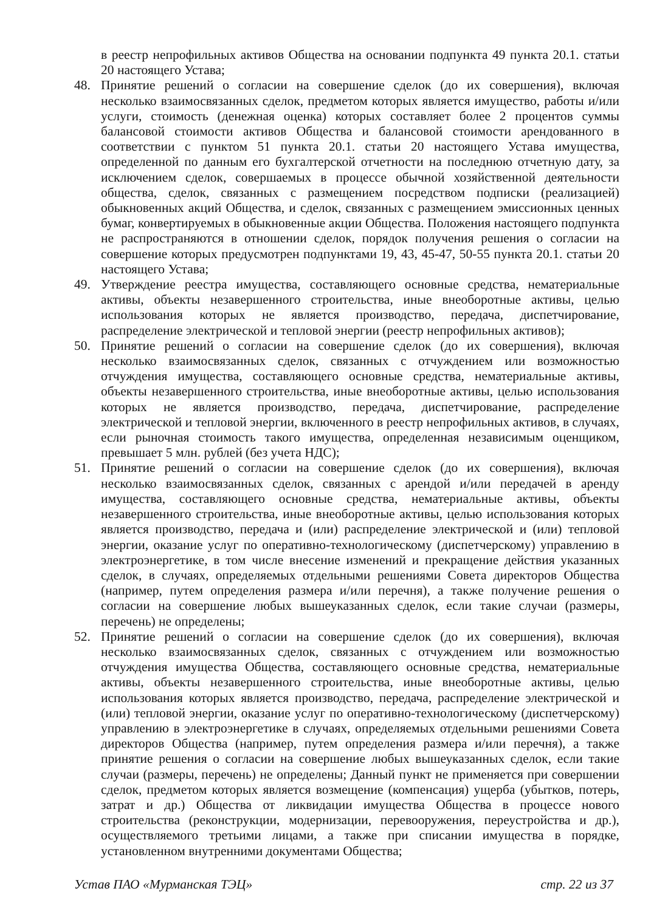в реестр непрофильных активов Общества на основании подпункта 49 пункта 20.1. статьи 20 настоящего Устава;
48. Принятие решений о согласии на совершение сделок (до их совершения), включая несколько взаимосвязанных сделок, предметом которых является имущество, работы и/или услуги, стоимость (денежная оценка) которых составляет более 2 процентов суммы балансовой стоимости активов Общества и балансовой стоимости арендованного в соответствии с пунктом 51 пункта 20.1. статьи 20 настоящего Устава имущества, определенной по данным его бухгалтерской отчетности на последнюю отчетную дату, за исключением сделок, совершаемых в процессе обычной хозяйственной деятельности общества, сделок, связанных с размещением посредством подписки (реализацией) обыкновенных акций Общества, и сделок, связанных с размещением эмиссионных ценных бумаг, конвертируемых в обыкновенные акции Общества. Положения настоящего подпункта не распространяются в отношении сделок, порядок получения решения о согласии на совершение которых предусмотрен подпунктами 19, 43, 45-47, 50-55 пункта 20.1. статьи 20 настоящего Устава;
49. Утверждение реестра имущества, составляющего основные средства, нематериальные активы, объекты незавершенного строительства, иные внеоборотные активы, целью использования которых не является производство, передача, диспетчирование, распределение электрической и тепловой энергии (реестр непрофильных активов);
50. Принятие решений о согласии на совершение сделок (до их совершения), включая несколько взаимосвязанных сделок, связанных с отчуждением или возможностью отчуждения имущества, составляющего основные средства, нематериальные активы, объекты незавершенного строительства, иные внеоборотные активы, целью использования которых не является производство, передача, диспетчирование, распределение электрической и тепловой энергии, включенного в реестр непрофильных активов, в случаях, если рыночная стоимость такого имущества, определенная независимым оценщиком, превышает 5 млн. рублей (без учета НДС);
51. Принятие решений о согласии на совершение сделок (до их совершения), включая несколько взаимосвязанных сделок, связанных с арендой и/или передачей в аренду имущества, составляющего основные средства, нематериальные активы, объекты незавершенного строительства, иные внеоборотные активы, целью использования которых является производство, передача и (или) распределение электрической и (или) тепловой энергии, оказание услуг по оперативно-технологическому (диспетчерскому) управлению в электроэнергетике, в том числе внесение изменений и прекращение действия указанных сделок, в случаях, определяемых отдельными решениями Совета директоров Общества (например, путем определения размера и/или перечня), а также получение решения о согласии на совершение любых вышеуказанных сделок, если такие случаи (размеры, перечень) не определены;
52. Принятие решений о согласии на совершение сделок (до их совершения), включая несколько взаимосвязанных сделок, связанных с отчуждением или возможностью отчуждения имущества Общества, составляющего основные средства, нематериальные активы, объекты незавершенного строительства, иные внеоборотные активы, целью использования которых является производство, передача, распределение электрической и (или) тепловой энергии, оказание услуг по оперативно-технологическому (диспетчерскому) управлению в электроэнергетике в случаях, определяемых отдельными решениями Совета директоров Общества (например, путем определения размера и/или перечня), а также принятие решения о согласии на совершение любых вышеуказанных сделок, если такие случаи (размеры, перечень) не определены; Данный пункт не применяется при совершении сделок, предметом которых является возмещение (компенсация) ущерба (убытков, потерь, затрат и др.) Общества от ликвидации имущества Общества в процессе нового строительства (реконструкции, модернизации, перевооружения, переустройства и др.), осуществляемого третьими лицами, а также при списании имущества в порядке, установленном внутренними документами Общества;
Устав ПАО «Мурманская ТЭЦ» стр. 22 из 37